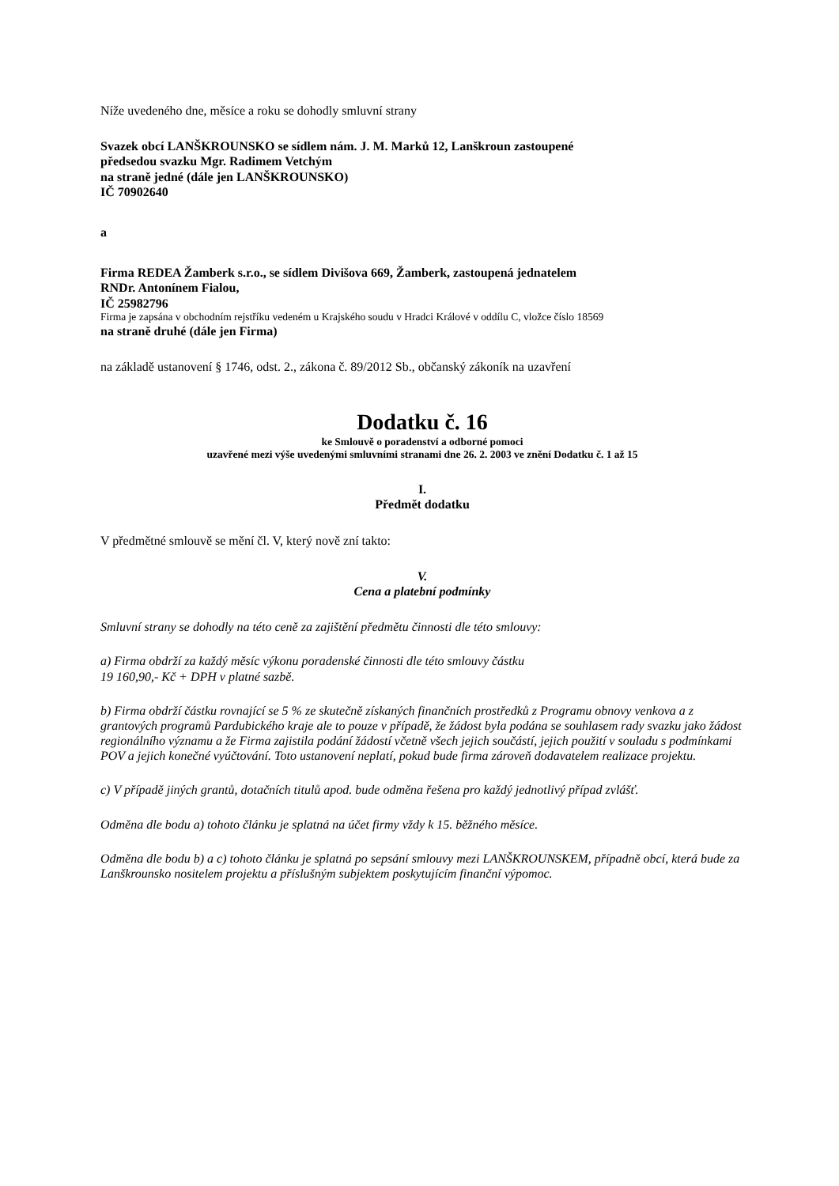Níže uvedeného dne, měsíce a roku se dohodly smluvní strany
Svazek obcí LANŠKROUNSKO se sídlem nám. J. M. Marků 12, Lanškroun zastoupené
předsedou svazku Mgr. Radimem Vetchým
na straně jedné (dále jen LANŠKROUNSKO)
IČ 70902640
a
Firma REDEA Žamberk s.r.o., se sídlem Divišova 669, Žamberk, zastoupená jednatelem
RNDr. Antonínem Fialou,
IČ 25982796
Firma je zapsána v obchodním rejstříku vedeném u Krajského soudu v Hradci Králové v oddílu C, vložce číslo 18569
na straně druhé (dále jen Firma)
na základě ustanovení § 1746, odst. 2., zákona č. 89/2012 Sb., občanský zákoník na uzavření
Dodatku č. 16
ke Smlouvě o poradenství a odborné pomoci
uzavřené mezi výše uvedenými smluvními stranami dne 26. 2. 2003 ve znění Dodatku č. 1 až 15
I.
Předmět dodatku
V předmětné smlouvě se mění čl. V, který nově zní takto:
V.
Cena a platební podmínky
Smluvní strany se dohodly na této ceně za zajištění předmětu činnosti dle této smlouvy:
a) Firma obdrží za každý měsíc výkonu poradenské činnosti dle této smlouvy částku
19 160,90,- Kč + DPH v platné sazbě.
b) Firma obdrží částku rovnající se 5 % ze skutečně získaných finančních prostředků z Programu obnovy venkova a z grantových programů Pardubického kraje ale to pouze v případě, že žádost byla podána se souhlasem rady svazku jako žádost regionálního významu a že Firma zajistila podání žádostí včetně všech jejich součástí, jejich použití v souladu s podmínkami POV a jejich konečné vyúčtování. Toto ustanovení neplatí, pokud bude firma zároveň dodavatelem realizace projektu.
c) V případě jiných grantů, dotačních titulů apod. bude odměna řešena pro každý jednotlivý případ zvlášť.
Odměna dle bodu a) tohoto článku je splatná na účet firmy vždy k 15. běžného měsíce.
Odměna dle bodu b) a c) tohoto článku je splatná po sepsání smlouvy mezi LANŠKROUNSKEM, případně obcí, která bude za Lanškrounsko nositelem projektu a příslušným subjektem poskytujícím finanční výpomoc.